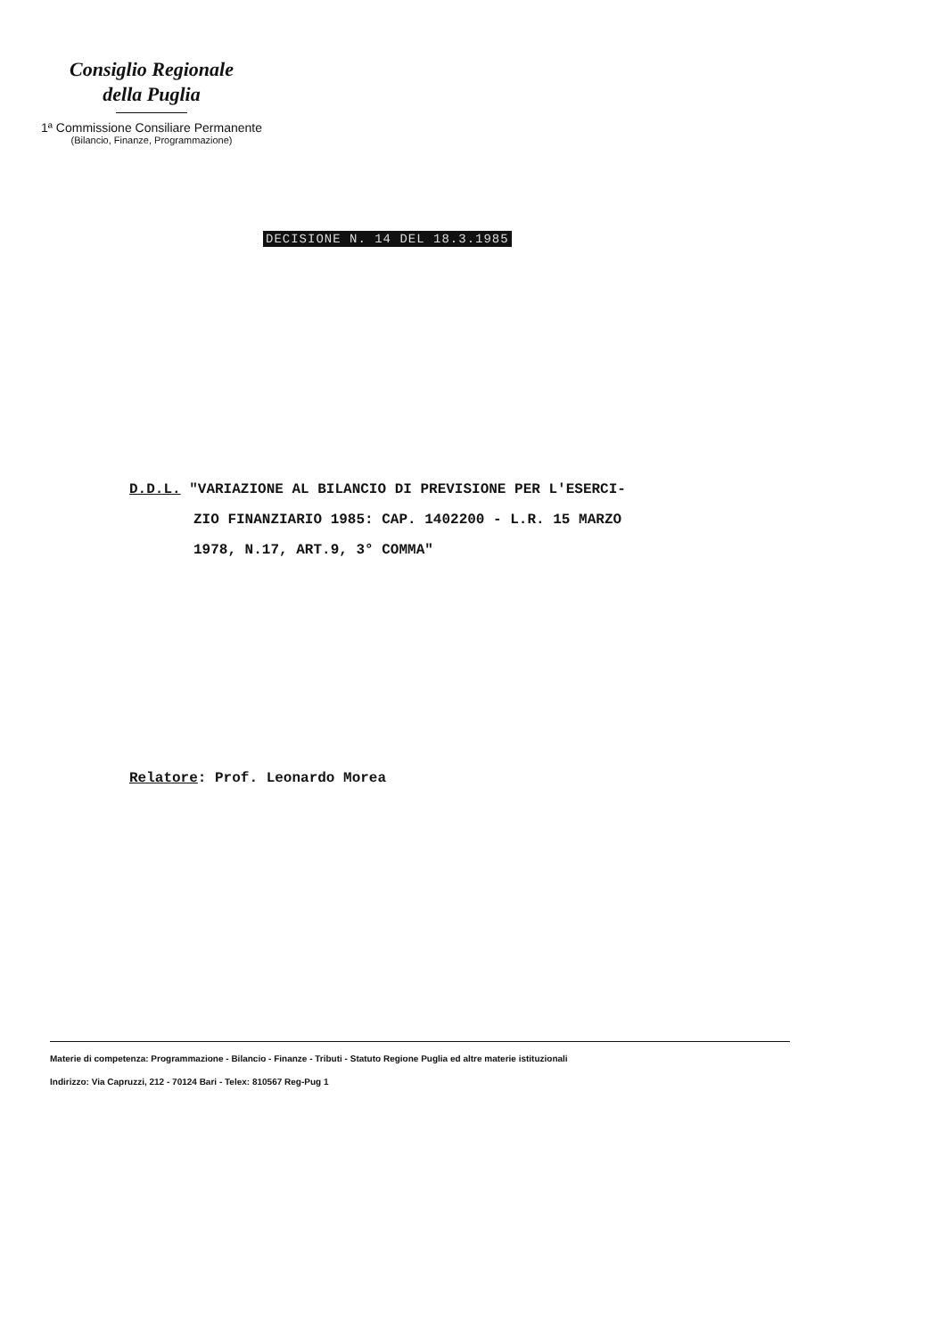Consiglio Regionale
della Puglia
1ª Commissione Consiliare Permanente
(Bilancio, Finanze, Programmazione)
DECISIONE N. 14 DEL 18.3.1985
D.D.L. "VARIAZIONE AL BILANCIO DI PREVISIONE PER L'ESERCI-
ZIO FINANZIARIO 1985: CAP. 1402200 - L.R. 15 MARZO
1978, N.17, ART.9, 3° COMMA"
Relatore: Prof. Leonardo Morea
Materie di competenza: Programmazione - Bilancio - Finanze - Tributi - Statuto Regione Puglia ed altre materie istituzionali
Indirizzo: Via Capruzzi, 212 - 70124 Bari - Telex: 810567 Reg-Pug 1